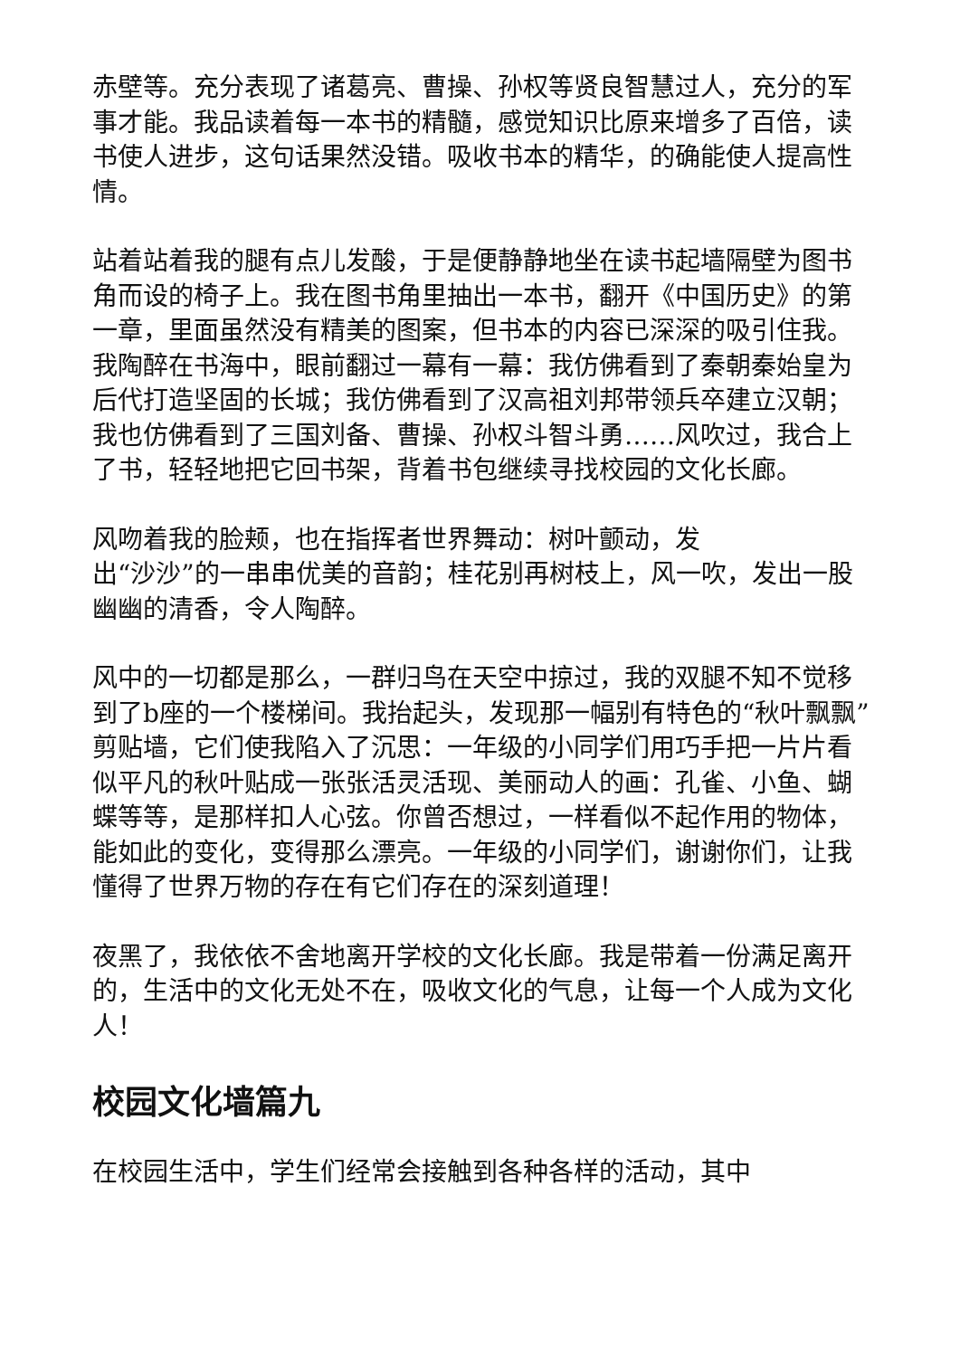赤壁等。充分表现了诸葛亮、曹操、孙权等贤良智慧过人，充分的军事才能。我品读着每一本书的精髓，感觉知识比原来增多了百倍，读书使人进步，这句话果然没错。吸收书本的精华，的确能使人提高性情。
站着站着我的腿有点儿发酸，于是便静静地坐在读书起墙隔壁为图书角而设的椅子上。我在图书角里抽出一本书，翻开《中国历史》的第一章，里面虽然没有精美的图案，但书本的内容已深深的吸引住我。我陶醉在书海中，眼前翻过一幕有一幕：我仿佛看到了秦朝秦始皇为后代打造坚固的长城；我仿佛看到了汉高祖刘邦带领兵卒建立汉朝；我也仿佛看到了三国刘备、曹操、孙权斗智斗勇……风吹过，我合上了书，轻轻地把它回书架，背着书包继续寻找校园的文化长廊。
风吻着我的脸颊，也在指挥者世界舞动：树叶颤动，发
出“沙沙”的一串串优美的音韵；桂花别再树枝上，风一吹，发出一股幽幽的清香，令人陶醉。
风中的一切都是那么，一群归鸟在天空中掠过，我的双腿不知不觉移到了b座的一个楼梯间。我抬起头，发现那一幅别有特色的“秋叶飘飘”剪贴墙，它们使我陷入了沉思：一年级的小同学们用巧手把一片片看似平凡的秋叶贴成一张张活灵活现、美丽动人的画：孔雀、小鱼、蝴蝶等等，是那样扣人心弦。你曾否想过，一样看似不起作用的物体，能如此的变化，变得那么漂亮。一年级的小同学们，谢谢你们，让我懂得了世界万物的存在有它们存在的深刻道理！
夜黑了，我依依不舍地离开学校的文化长廊。我是带着一份满足离开的，生活中的文化无处不在，吸收文化的气息，让每一个人成为文化人！
校园文化墙篇九
在校园生活中，学生们经常会接触到各种各样的活动，其中